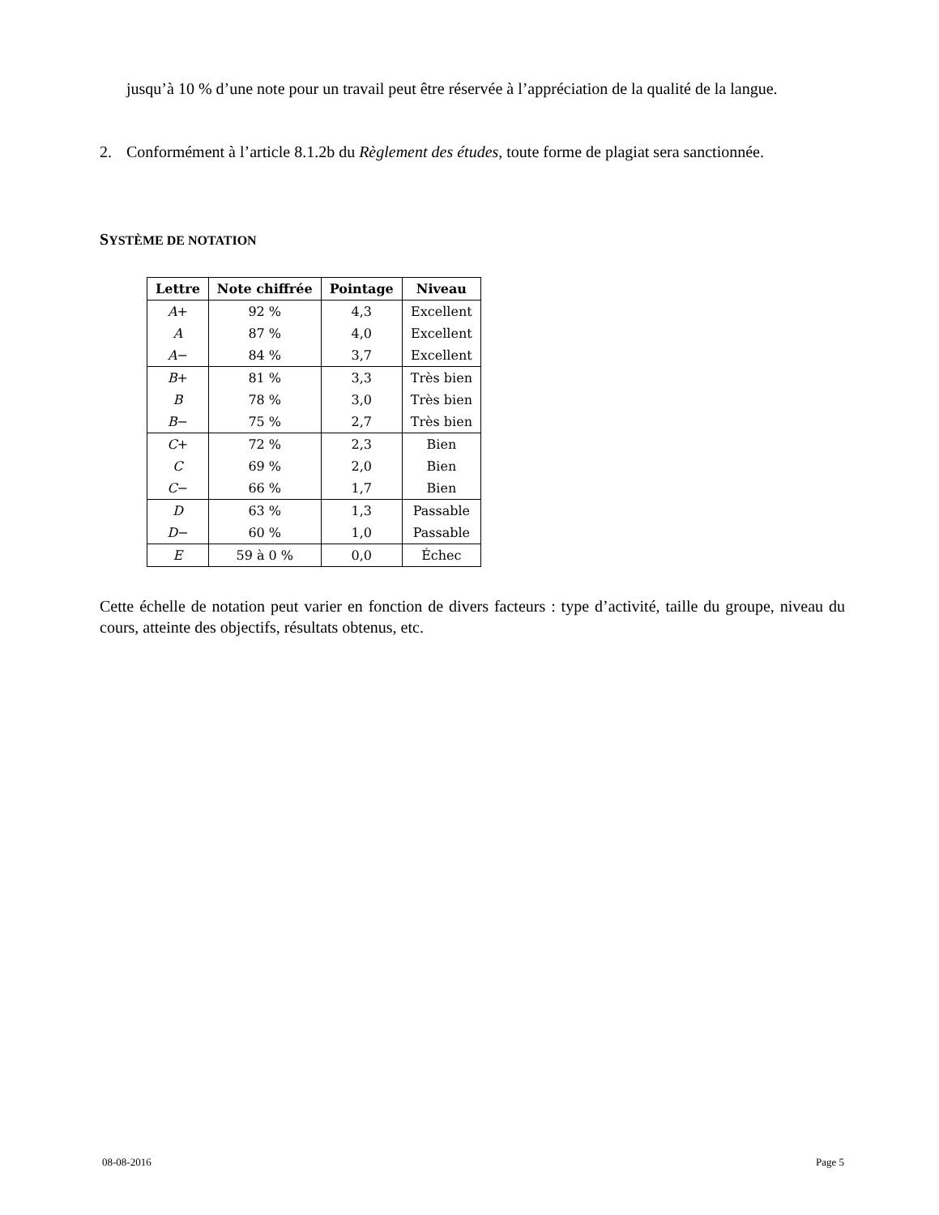jusqu’à 10 % d’une note pour un travail peut être réservée à l’appréciation de la qualité de la langue.
2. Conformément à l’article 8.1.2b du Règlement des études, toute forme de plagiat sera sanctionnée.
SYSTÈME DE NOTATION
| Lettre | Note chiffrée | Pointage | Niveau |
| --- | --- | --- | --- |
| A + | 92 % | 4,3 | Excellent |
| A | 87 % | 4,0 | Excellent |
| A − | 84 % | 3,7 | Excellent |
| B + | 81 % | 3,3 | Très bien |
| B | 78 % | 3,0 | Très bien |
| B − | 75 % | 2,7 | Très bien |
| C + | 72 % | 2,3 | Bien |
| C | 69 % | 2,0 | Bien |
| C − | 66 % | 1,7 | Bien |
| D | 63 % | 1,3 | Passable |
| D − | 60 % | 1,0 | Passable |
| E | 59 à 0 % | 0,0 | Échec |
Cette échelle de notation peut varier en fonction de divers facteurs : type d’activité, taille du groupe, niveau du cours, atteinte des objectifs, résultats obtenus, etc.
08-08-2016 Page 5